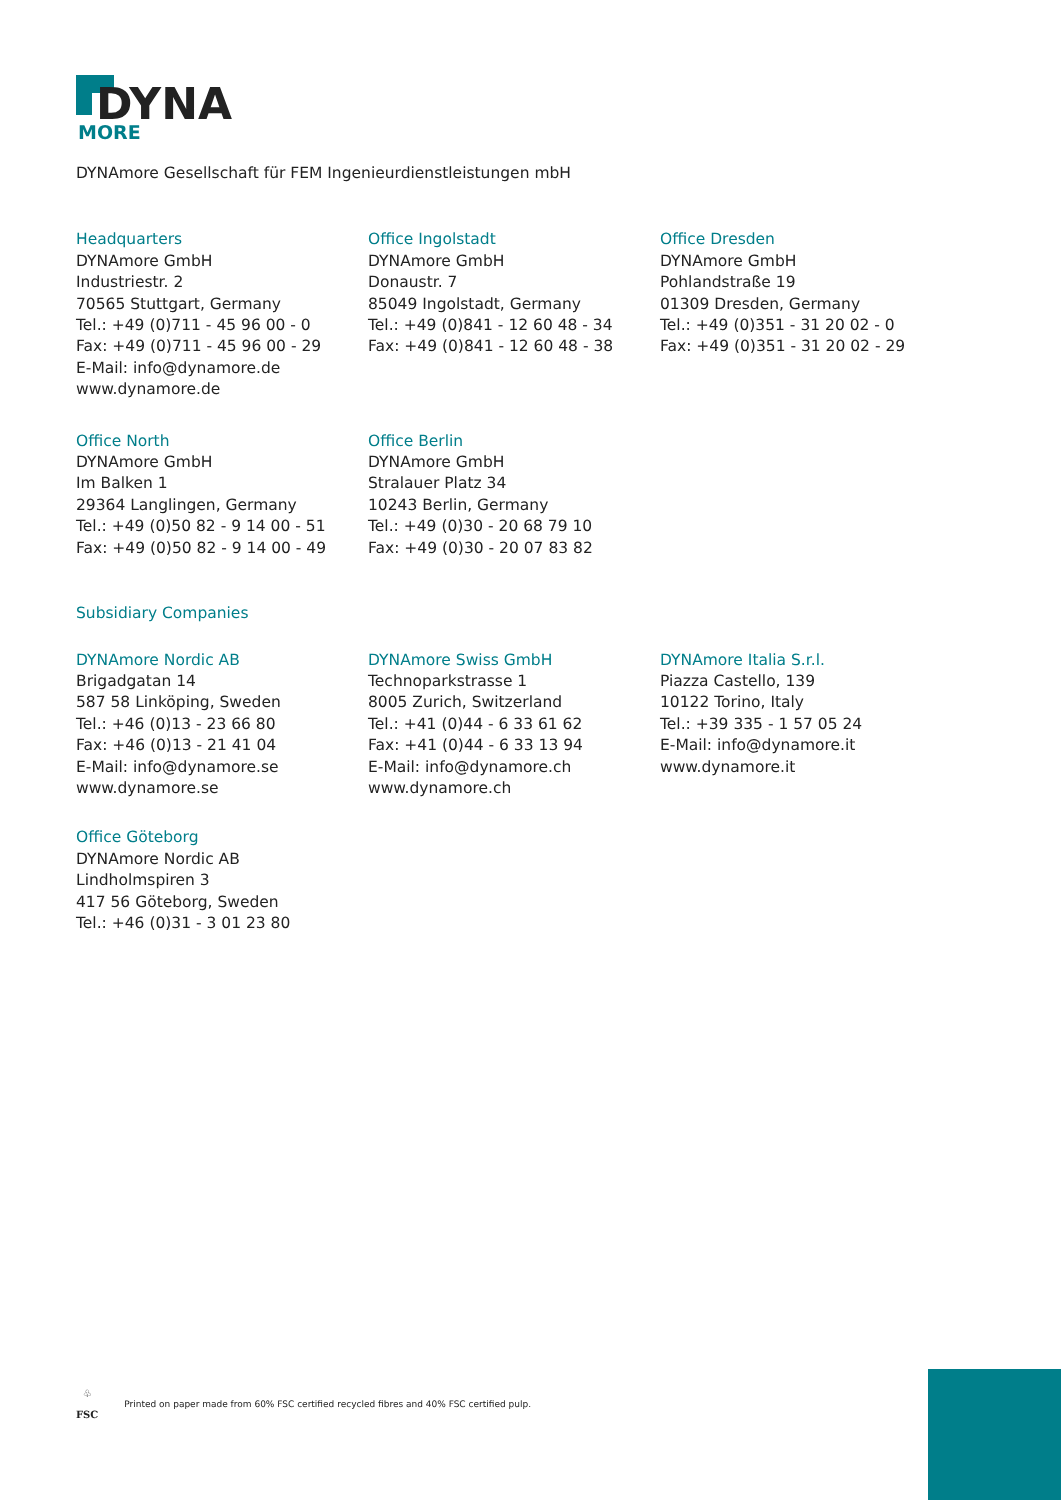DYNA
MORE
DYNAmore Gesellschaft für FEM Ingenieurdienstleistungen mbH
Headquarters
DYNAmore GmbH
Industriestr. 2
70565 Stuttgart, Germany
Tel.: +49 (0)711 - 45 96 00 - 0
Fax: +49 (0)711 - 45 96 00 - 29
E-Mail: info@dynamore.de
www.dynamore.de
Office Ingolstadt
DYNAmore GmbH
Donaustr. 7
85049 Ingolstadt, Germany
Tel.: +49 (0)841 - 12 60 48 - 34
Fax: +49 (0)841 - 12 60 48 - 38
Office Dresden
DYNAmore GmbH
Pohlandstraße 19
01309 Dresden, Germany
Tel.: +49 (0)351 - 31 20 02 - 0
Fax: +49 (0)351 - 31 20 02 - 29
Office North
DYNAmore GmbH
Im Balken 1
29364 Langlingen, Germany
Tel.: +49 (0)50 82 - 9 14 00 - 51
Fax: +49 (0)50 82 - 9 14 00 - 49
Office Berlin
DYNAmore GmbH
Stralauer Platz 34
10243 Berlin, Germany
Tel.: +49 (0)30 - 20 68 79 10
Fax: +49 (0)30 - 20 07 83 82
Subsidiary Companies
DYNAmore Nordic AB
Brigadgatan 14
587 58 Linköping, Sweden
Tel.: +46 (0)13 - 23 66 80
Fax: +46 (0)13 - 21 41 04
E-Mail: info@dynamore.se
www.dynamore.se
DYNAmore Swiss GmbH
Technoparkstrasse 1
8005 Zurich, Switzerland
Tel.: +41 (0)44 - 6 33 61 62
Fax: +41 (0)44 - 6 33 13 94
E-Mail: info@dynamore.ch
www.dynamore.ch
DYNAmore Italia S.r.l.
Piazza Castello, 139
10122 Torino, Italy
Tel.: +39 335 - 1 57 05 24
E-Mail: info@dynamore.it
www.dynamore.it
Office Göteborg
DYNAmore Nordic AB
Lindholmspiren 3
417 56 Göteborg, Sweden
Tel.: +46 (0)31 - 3 01 23 80
♧
FSC
Printed on paper made from 60% FSC certified recycled fibres and 40% FSC certified pulp.